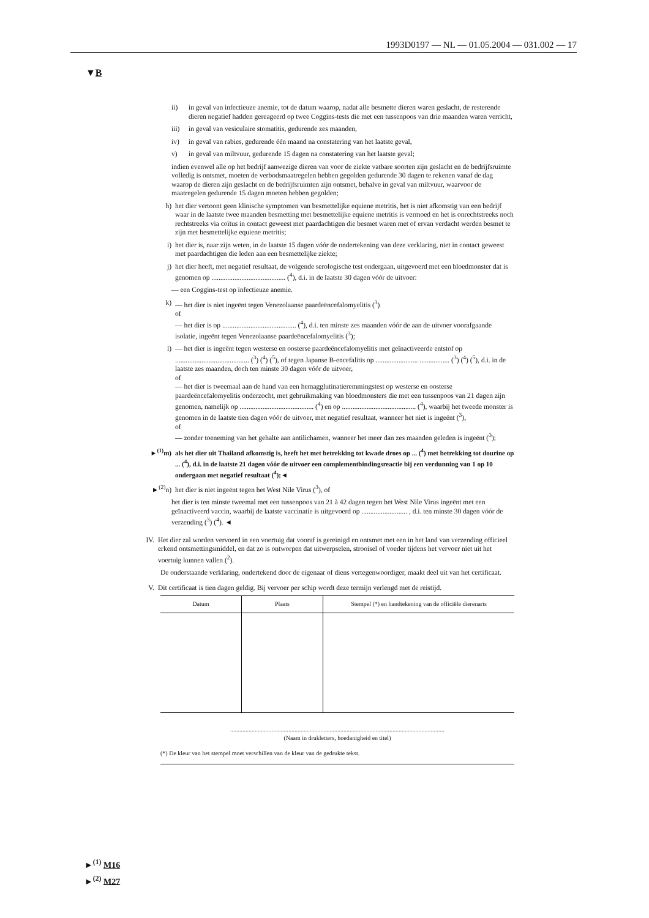1993D0197 — NL — 01.05.2004 — 031.002 — 17
▼B
ii) in geval van infectieuze anemie, tot de datum waarop, nadat alle besmette dieren waren geslacht, de resterende dieren negatief hadden gereageerd op twee Coggins-tests die met een tussenpoos van drie maanden waren verricht,
iii) in geval van vesiculaire stomatitis, gedurende zes maanden,
iv) in geval van rabies, gedurende één maand na constatering van het laatste geval,
v) in geval van miltvuur, gedurende 15 dagen na constatering van het laatste geval;
indien evenwel alle op het bedrijf aanwezige dieren van voor de ziekte vatbare soorten zijn geslacht en de bedrijfsruimte volledig is ontsmet, moeten de verbodsmaatregelen hebben gegolden gedurende 30 dagen te rekenen vanaf de dag waarop de dieren zijn geslacht en de bedrijfsruimten zijn ontsmet, behalve in geval van miltvuur, waarvoor de maatregelen gedurende 15 dagen moeten hebben gegolden;
h) het dier vertoont geen klinische symptomen van besmettelijke equiene metritis, het is niet afkomstig van een bedrijf waar in de laatste twee maanden besmetting met besmettelijke equiene metritis is vermoed en het is onrechtstreeks noch rechtstreeks via coïtus in contact geweest met paardachtigen die besmet waren met of ervan verdacht werden besmet te zijn met besmettelijke equiene metritis;
i) het dier is, naar zijn weten, in de laatste 15 dagen vóór de ondertekening van deze verklaring, niet in contact geweest met paardachtigen die leden aan een besmettelijke ziekte;
j) het dier heeft, met negatief resultaat, de volgende serologische test ondergaan, uitgevoerd met een bloedmonster dat is genomen op .......................................... (<sup>4</sup>), d.i. in de laatste 30 dagen vóór de uitvoer:
— een Coggins-test op infectieuze anemie.
k) — het dier is niet ingeënt tegen Venezolaanse paardeëncefalomyelitis (<sup>3</sup>)
of
— het dier is op .......................................... (<sup>4</sup>), d.i. ten minste zes maanden vóór de aan de uitvoer voorafgaande isolatie, ingeënt tegen Venezolaanse paardeëncefalomyelitis (<sup>3</sup>);
l) — het dier is ingeënt tegen westerse en oosterse paardeëncefalomyelitis met geïnactiveerde entstof op .......................................... (<sup>3</sup>) (<sup>4</sup>) (<sup>5</sup>), of tegen Japanse B-encefalitis op ........................ ................. (<sup>3</sup>) (<sup>4</sup>) (<sup>5</sup>), d.i. in de laatste zes maanden, doch ten minste 30 dagen vóór de uitvoer,
of
— het dier is tweemaal aan de hand van een hemagglutinatieremmingstest op westerse en oosterse paardeëncefalomyelitis onderzocht, met gebruikmaking van bloedmonsters die met een tussenpoos van 21 dagen zijn genomen, namelijk op .......................................... (<sup>4</sup>) en op .......................................... (<sup>4</sup>), waarbij het tweede monster is genomen in de laatste tien dagen vóór de uitvoer, met negatief resultaat, wanneer het niet is ingeënt (<sup>3</sup>),
of
— zonder toeneming van het gehalte aan antilichamen, wanneer het meer dan zes maanden geleden is ingeënt (<sup>3</sup>);
►<sup>(1)</sup>m) als het dier uit Thailand afkomstig is, heeft het met betrekking tot kwade droes op ... (<sup>4</sup>) met betrekking tot dourine op ... (<sup>4</sup>), d.i. in de laatste 21 dagen vóór de uitvoer een complementbindingsreactie bij een verdunning van 1 op 10 ondergaan met negatief resultaat (<sup>4</sup>);◄
►<sup>(2)</sup>n) het dier is niet ingeënt tegen het West Nile Virus (<sup>3</sup>), of
het dier is ten minste tweemal met een tussenpoos van 21 à 42 dagen tegen het West Nile Virus ingeënt met een geïnactiveerd vaccin, waarbij de laatste vaccinatie is uitgevoerd op .......................... , d.i. ten minste 30 dagen vóór de verzending (<sup>3</sup>) (<sup>4</sup>). ◄
IV. Het dier zal worden vervoerd in een voertuig dat vooraf is gereinigd en ontsmet met een in het land van verzending officieel erkend ontsmettingsmiddel, en dat zo is ontworpen dat uitwerpselen, strooisel of voeder tijdens het vervoer niet uit het voertuig kunnen vallen (<sup>2</sup>).
De onderstaande verklaring, ondertekend door de eigenaar of diens vertegenwoordiger, maakt deel uit van het certificaat.
V. Dit certificaat is tien dagen geldig. Bij vervoer per schip wordt deze termijn verlengd met de reistijd.
| Datum | Plaats | Stempel (*) en handtekening van de officiële dierenarts |
| --- | --- | --- |
............................................................................................................................................
(Naam in drukletters, hoedanigheid en titel)
(*) De kleur van het stempel moet verschillen van de kleur van de gedrukte tekst.
►<sup>(1)</sup> M16
►<sup>(2)</sup> M27